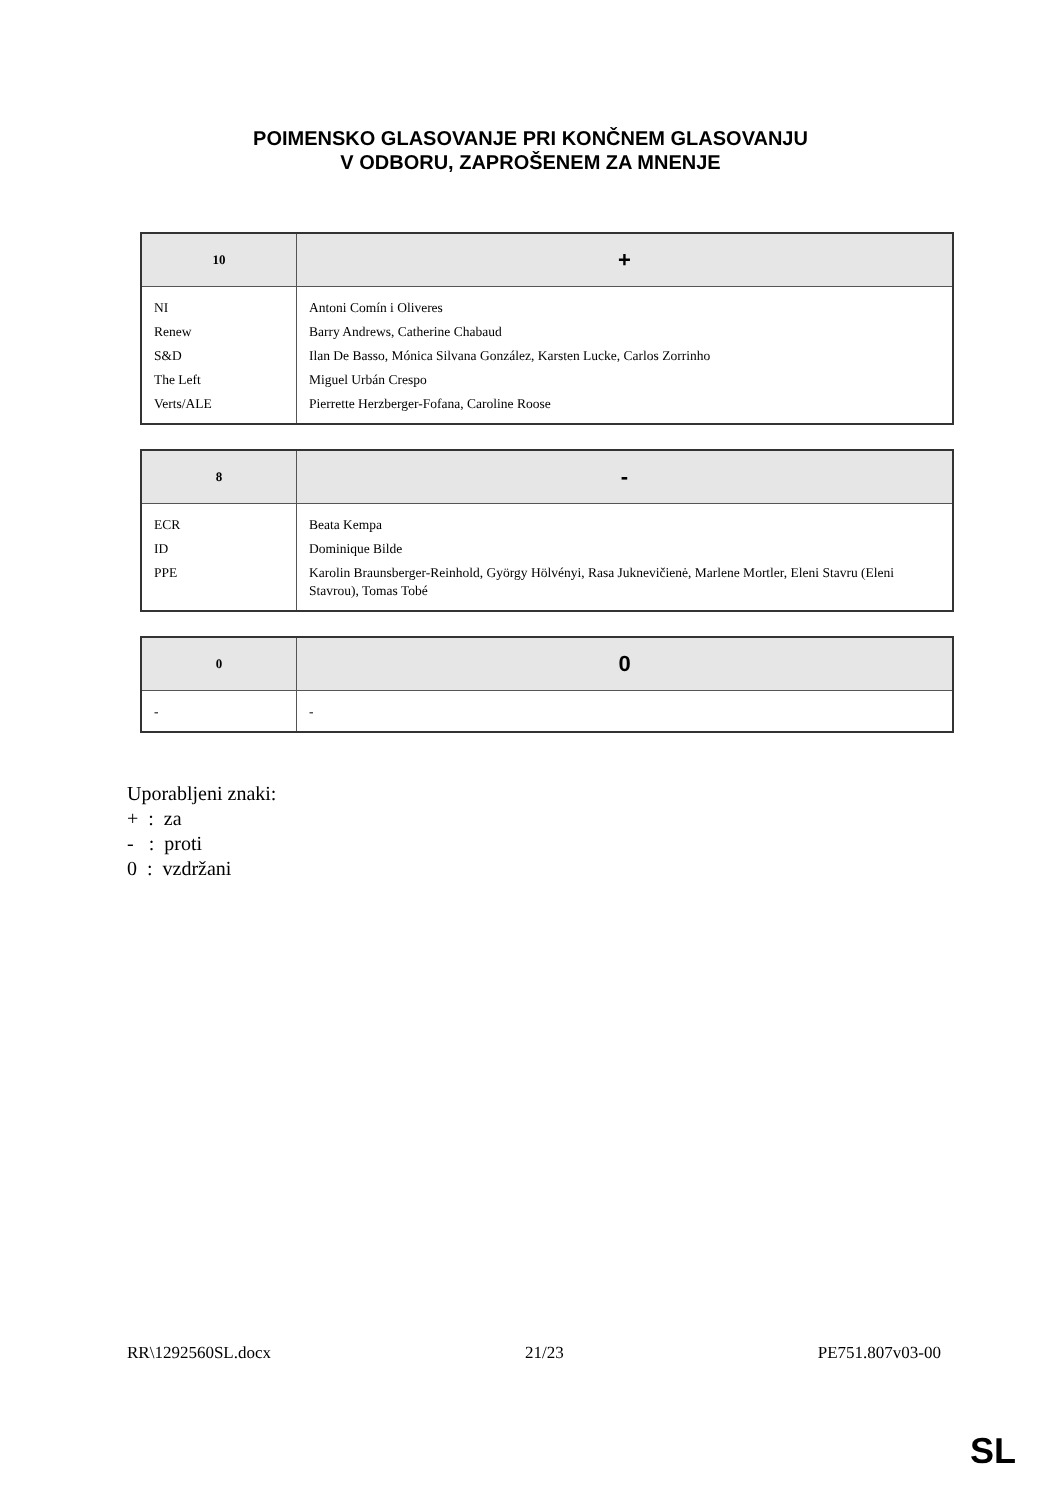POIMENSKO GLASOVANJE PRI KONČNEM GLASOVANJU
V ODBORU, ZAPROŠENEM ZA MNENJE
| 10 | + |
| --- | --- |
| NI | Antoni Comín i Oliveres |
| Renew | Barry Andrews, Catherine Chabaud |
| S&D | Ilan De Basso, Mónica Silvana González, Karsten Lucke, Carlos Zorrinho |
| The Left | Miguel Urbán Crespo |
| Verts/ALE | Pierrette Herzberger-Fofana, Caroline Roose |
| 8 | - |
| --- | --- |
| ECR | Beata Kempa |
| ID | Dominique Bilde |
| PPE | Karolin Braunsberger-Reinhold, György Hölvényi, Rasa Juknevičienė, Marlene Mortler, Eleni Stavru (Eleni Stavrou), Tomas Tobé |
| 0 | 0 |
| --- | --- |
| - | - |
Uporabljeni znaki:
+ : za
- : proti
0 : vzdržani
RR\1292560SL.docx 21/23 PE751.807v03-00
SL